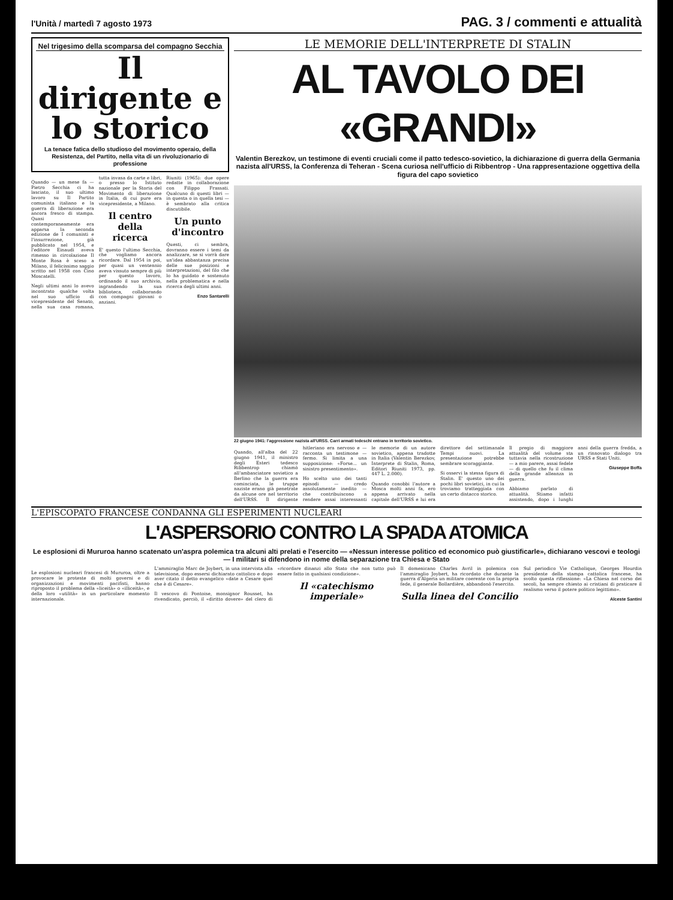l'Unità / martedì 7 agosto 1973 PAG. 3 / commenti e attualità
Nel trigesimo della scomparsa del compagno Secchia
Il dirigente e lo storico
La tenace fatica dello studioso del movimento operaio, della Resistenza, del Partito, nella vita di un rivoluzionario di professione
Quando — un mese fa — Pietro Secchia ci ha lasciato, il suo ultimo lavoro su Il Partito comunista italiano e la guerra di liberazione era ancora fresco di stampa. Quasi contemporaneamente era apparsa la seconda edizione de I comunisti e l'insurrezione, già pubblicato nel 1954, e l'editore Einaudi aveva rimesso in circolazione Il Monte Rosa è sceso a Milano, il felicissimo saggio scritto nel 1958 con Cino Moscatelli.
Negli ultimi anni lo avevo incontrato qualche volta nel suo ufficio di vicepresidente del Senato, nella sua casa romana, tutta invasa da carte e libri, o presso lo Istituto nazionale per la Storia del Movimento di liberazione in Italia, di cui pure era vicepresidente, a Milano.
Il centro della ricerca
E' questo l'ultimo Secchia, che vogliamo ancora ricordare. Dal 1954 in poi, per quasi un ventennio aveva vissuto sempre di più per questo lavoro, ordinando il suo archivio, ingrandendo la sua biblioteca, collaborando con compagni giovani o anziani.
Riuniti (1965): due opere redatte in collaborazione con Filippo Frassati. Qualcuno di questi libri — in questa o in quella tesi — è sembrato alla critica discutibile.
Un punto d'incontro
Questi, ci sembra, dovranno essere i temi da analizzare, se si vorrà dare un'idea abbastanza precisa delle sue posizioni e interpretazioni, del filo che lo ha guidato e sostenuto nella problematica e nella ricerca degli ultimi anni.
Enzo Santarelli
LE MEMORIE DELL'INTERPRETE DI STALIN
AL TAVOLO DEI «GRANDI»
Valentin Berezkov, un testimone di eventi cruciali come il patto tedesco-sovietico, la dichiarazione di guerra della Germania nazista all'URSS, la Conferenza di Teheran - Scena curiosa nell'ufficio di Ribbentrop - Una rappresentazione oggettiva della figura del capo sovietico
22 giugno 1941: l'aggressione nazista all'URSS. Carri armati tedeschi entrano in territorio sovietico.
Quando, all'alba del 22 giugno 1941, il ministro degli Esteri tedesco Ribbentrop chiamò all'ambasciatore sovietico a Berlino che la guerra era cominciata, le truppe naziste erano già penetrate da alcune ore nel territorio dell'URSS. Il dirigente hitleriano era nervoso e — racconta un testimone — fermo. Si limita a una supposizione: «Forse... un sinistro presentimento».
Ho scelto uno dei tanti episodi — credo assolutamente inedito — che contribuiscono a rendere assai interessanti le memorie di un autore sovietico, appena tradotte in Italia (Valentin Berezkov, Interprete di Stalin, Roma, Editori Riuniti 1973, pp. 447 L. 2.000).
Quando conobbi l'autore a Mosca molti anni fa, ero appena arrivato nella capitale dell'URSS e lui era direttore del settimanale Tempi nuovi. La presentazione potrebbe sembrare scoraggiante.
Si osservi la stessa figura di Stalin. E' questo uno dei pochi libri sovietici, in cui la troviamo tratteggiata con un certo distacco storico.
Il pregio di maggiore attualità del volume sta tuttavia nella ricostruzione — a mio parere, assai fedele — di quello che fu il clima della grande alleanza in guerra.
Abbiamo parlato di attualità. Stiamo infatti assistendo, dopo i lunghi anni della guerra fredda, a un rinnovato dialogo tra URSS e Stati Uniti.
Giuseppe Boffa
L'EPISCOPATO FRANCESE CONDANNA GLI ESPERIMENTI NUCLEARI
L'ASPERSORIO CONTRO LA SPADA ATOMICA
Le esplosioni di Mururoa hanno scatenato un'aspra polemica tra alcuni alti prelati e l'esercito — «Nessun interesse politico ed economico può giustificarle», dichiarano vescovi e teologi — I militari si difendono in nome della separazione tra Chiesa e Stato
Le esplosioni nucleari francesi di Mururoa, oltre a provocare le proteste di molti governi e di organizzazioni e movimenti pacifisti, hanno riproposto il problema della «liceità» o «illiceità», e della loro «utilità» in un particolare momento internazionale.
L'ammiraglio Marc de Joybert, in una intervista alla televisione, dopo essersi dichiarato cattolico e dopo aver citato il detto evangelico «date a Cesare quel che è di Cesare».
Il vescovo di Pontoise, monsignor Rousset, ha rivendicato, perciò, il «diritto dovere» del clero di «ricordare dinanzi allo Stato che non tutto può essere fatto in qualsiasi condizione».
Il «catechismo imperiale»
Il domenicano Charles Avril in polemica con l'ammiraglio Joybert, ha ricordato che durante la guerra d'Algeria un militare coerente con la propria fede, il generale Bollardière, abbandonò l'esercito.
Sulla linea del Concilio
Sul periodico Vie Catholique, Georges Hourdin presidente della stampa cattolica francese, ha svolto questa riflessione: «La Chiesa nel corso dei secoli, ha sempre chiesto ai cristiani di praticare il realismo verso il potere politico legittimo».
Alceste Santini